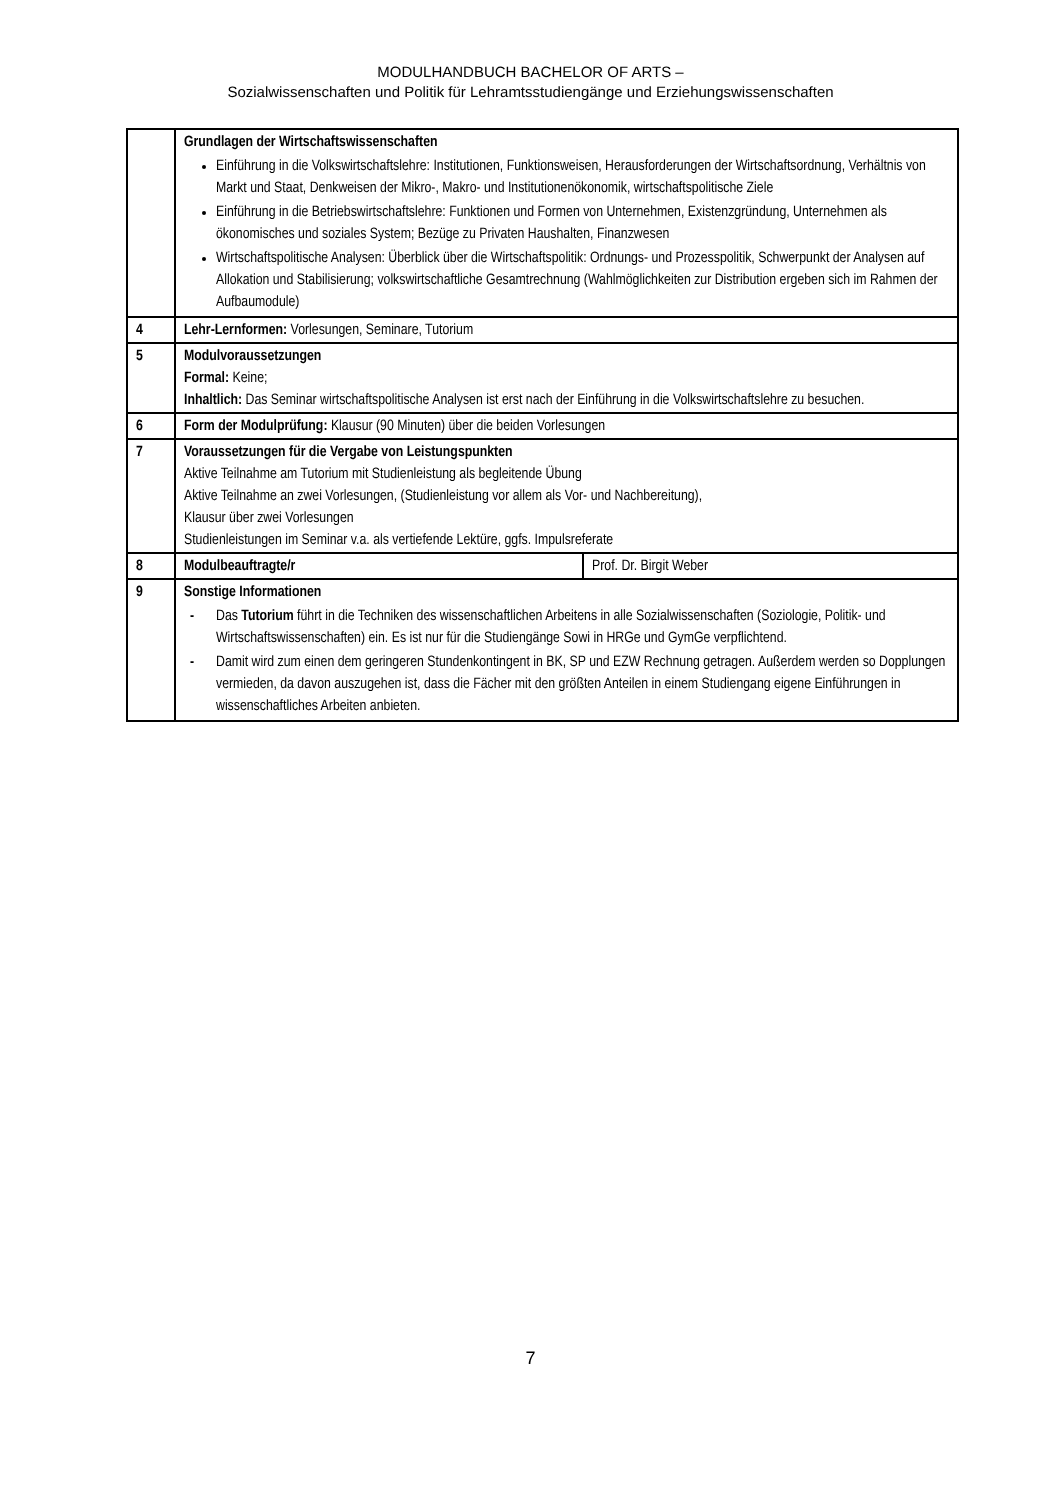MODULHANDBUCH BACHELOR OF ARTS –
Sozialwissenschaften und Politik für Lehramtsstudiengänge und Erziehungswissenschaften
| | Grundlagen der Wirtschaftswissenschaften Einführung in die Volkswirtschaftslehre: Institutionen, Funktionsweisen, Herausforderungen der Wirtschaftsordnung, Verhältnis von Markt und Staat, Denkweisen der Mikro-, Makro- und Institutionenökonomik, wirtschaftspolitische Ziele Einführung in die Betriebswirtschaftslehre: Funktionen und Formen von Unternehmen, Existenzgründung, Unternehmen als ökonomisches und soziales System; Bezüge zu Privaten Haushalten, Finanzwesen Wirtschaftspolitische Analysen: Überblick über die Wirtschaftspolitik: Ordnungs- und Prozesspolitik, Schwerpunkt der Analysen auf Allokation und Stabilisierung; volkswirtschaftliche Gesamtrechnung (Wahlmöglichkeiten zur Distribution ergeben sich im Rahmen der Aufbaumodule) | |
| 4 | Lehr-Lernformen: Vorlesungen, Seminare, Tutorium | |
| 5 | Modulvoraussetzungen Formal: Keine; Inhaltlich: Das Seminar wirtschaftspolitische Analysen ist erst nach der Einführung in die Volkswirtschaftslehre zu besuchen. | |
| 6 | Form der Modulprüfung: Klausur (90 Minuten) über die beiden Vorlesungen | |
| 7 | Voraussetzungen für die Vergabe von Leistungspunkten Aktive Teilnahme am Tutorium mit Studienleistung als begleitende Übung Aktive Teilnahme an zwei Vorlesungen, (Studienleistung vor allem als Vor- und Nachbereitung), Klausur über zwei Vorlesungen Studienleistungen im Seminar v.a. als vertiefende Lektüre, ggfs. Impulsreferate | |
| 8 | Modulbeauftragte/r | Prof. Dr. Birgit Weber |
| 9 | Sonstige Informationen - Das Tutorium führt in die Techniken des wissenschaftlichen Arbeitens in alle Sozialwissenschaften (Soziologie, Politik- und Wirtschaftswissenschaften) ein. Es ist nur für die Studiengänge Sowi in HRGe und GymGe verpflichtend. - Damit wird zum einen dem geringeren Stundenkontingent in BK, SP und EZW Rechnung getragen. Außerdem werden so Dopplungen vermieden, da davon auszugehen ist, dass die Fächer mit den größten Anteilen in einem Studiengang eigene Einführungen in wissenschaftliches Arbeiten anbieten. | |
7